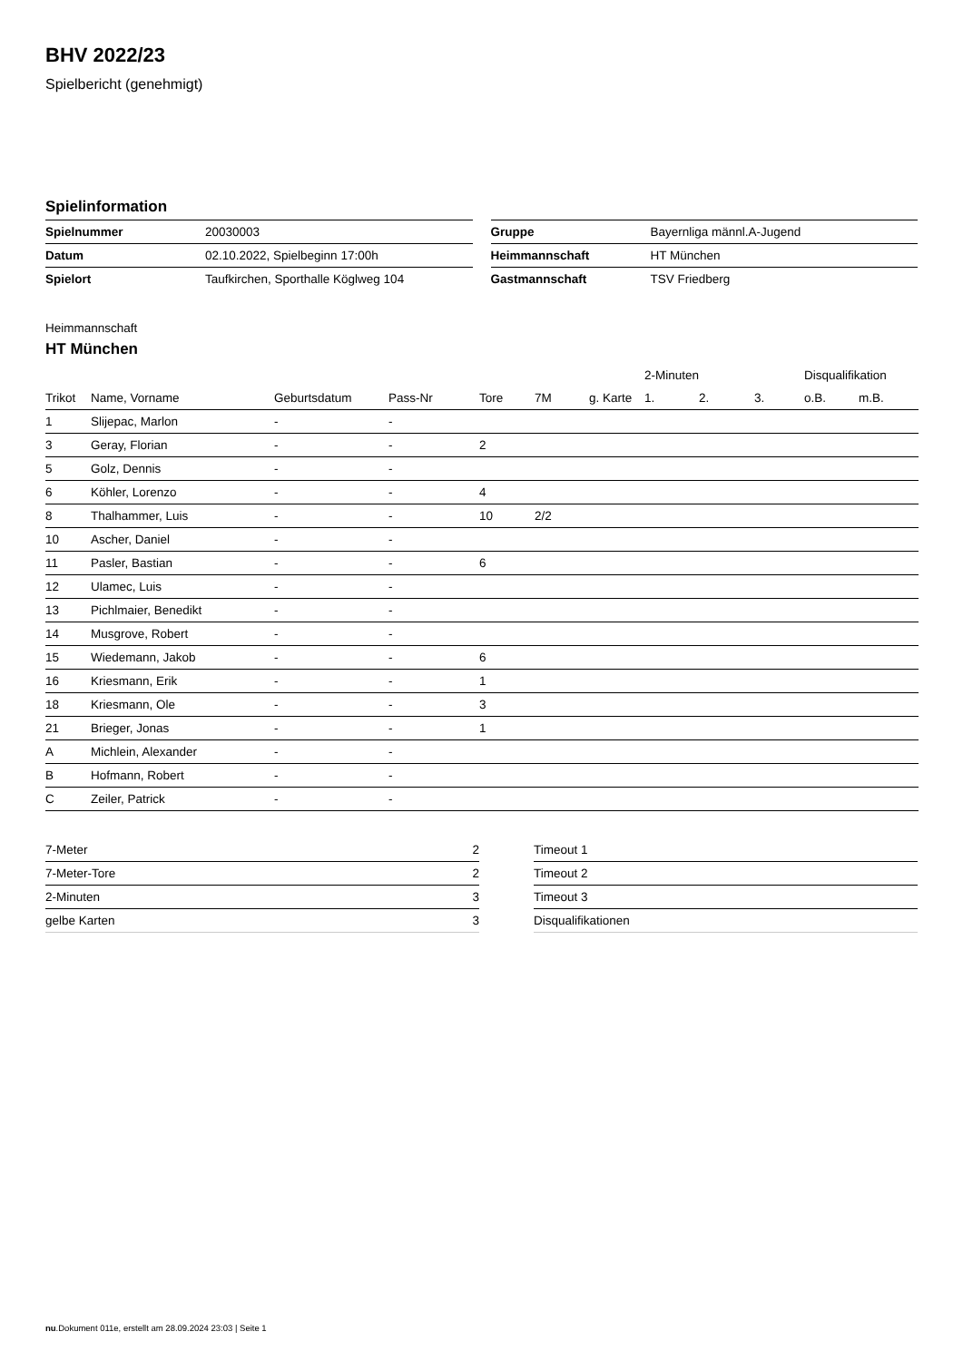BHV 2022/23
Spielbericht (genehmigt)
Spielinformation
| Spielnummer | 20030003 |
| Datum | 02.10.2022, Spielbeginn 17:00h |
| Spielort | Taufkirchen, Sporthalle Köglweg 104 |
| Gruppe | Bayernliga männl.A-Jugend |
| Heimmannschaft | HT München |
| Gastmannschaft | TSV Friedberg |
Heimmannschaft
HT München
| | | | | | | | 2-Minuten | | | Disqualifikation | |
| --- | --- | --- | --- | --- | --- | --- | --- | --- | --- | --- | --- |
| Trikot | Name, Vorname | Geburtsdatum | Pass-Nr | Tore | 7M | g. Karte | 1. | 2. | 3. | o.B. | m.B. |
| 1 | Slijepac, Marlon | - | - | | | | | | | | |
| 3 | Geray, Florian | - | - | 2 | | | | | | | |
| 5 | Golz, Dennis | - | - | | | | | | | | |
| 6 | Köhler, Lorenzo | - | - | 4 | | | | | | | |
| 8 | Thalhammer, Luis | - | - | 10 | 2/2 | | | | | | |
| 10 | Ascher, Daniel | - | - | | | | | | | | |
| 11 | Pasler, Bastian | - | - | 6 | | | | | | | |
| 12 | Ulamec, Luis | - | - | | | | | | | | |
| 13 | Pichlmaier, Benedikt | - | - | | | | | | | | |
| 14 | Musgrove, Robert | - | - | | | | | | | | |
| 15 | Wiedemann, Jakob | - | - | 6 | | | | | | | |
| 16 | Kriesmann, Erik | - | - | 1 | | | | | | | |
| 18 | Kriesmann, Ole | - | - | 3 | | | | | | | |
| 21 | Brieger, Jonas | - | - | 1 | | | | | | | |
| A | Michlein, Alexander | - | - | | | | | | | | |
| B | Hofmann, Robert | - | - | | | | | | | | |
| C | Zeiler, Patrick | - | - | | | | | | | | |
| 7-Meter | 2 |
| 7-Meter-Tore | 2 |
| 2-Minuten | 3 |
| gelbe Karten | 3 |
| Timeout 1 |
| Timeout 2 |
| Timeout 3 |
| Disqualifikationen |
nu.Dokument 011e, erstellt am 28.09.2024 23:03 | Seite 1